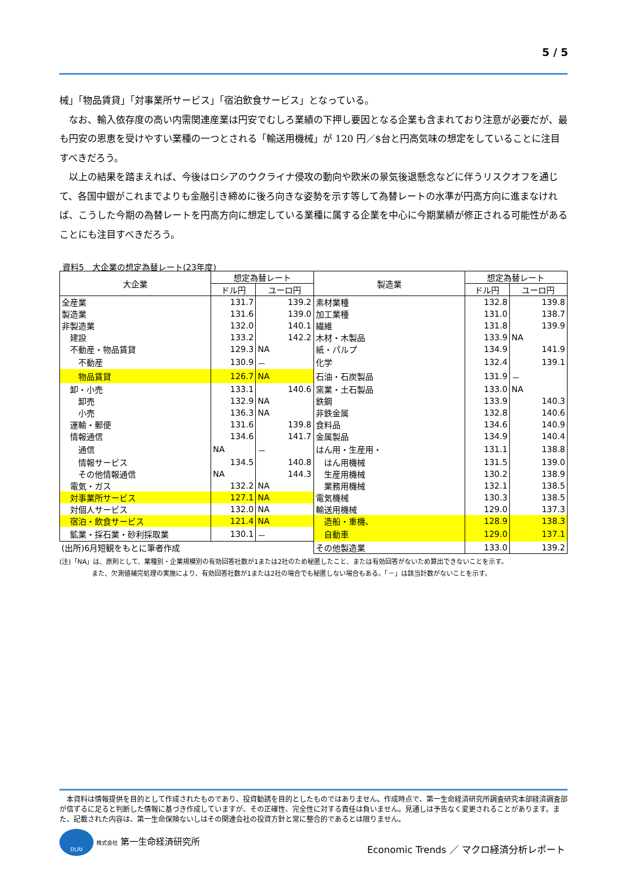5 / 5
械」「物品賃貸」「対事業所サービス」「宿泊飲食サービス」となっている。
　なお、輸入依存度の高い内需関連産業は円安でむしろ業績の下押し要因となる企業も含まれており注意が必要だが、最も円安の恩恵を受けやすい業種の一つとされる「輸送用機械」が 120 円／$台と円高気味の想定をしていることに注目すべきだろう。
　以上の結果を踏まえれば、今後はロシアのウクライナ侵攻の動向や欧米の景気後退懸念などに伴うリスクオフを通じて、各国中銀がこれまでよりも金融引き締めに後ろ向きな姿勢を示す等して為替レートの水準が円高方向に進まなければ、こうした今期の為替レートを円高方向に想定している業種に属する企業を中心に今期業績が修正される可能性があることにも注目すべきだろう。
資料5　大企業の想定為替レート(23年度)
| 大企業 | 想定為替レート | | 製造業 | 想定為替レート | |
| --- | --- | --- | --- | --- | --- |
| | ドル円 | ユーロ円 | | ドル円 | ユーロ円 |
| 全産業 | 131.7 | 139.2 | 素材業種 | 132.8 | 139.8 |
| 製造業 | 131.6 | 139.0 | 加工業種 | 131.0 | 138.7 |
| 非製造業 | 132.0 | 140.1 | 繊維 | 131.8 | 139.9 |
| 建設 | 133.2 | 142.2 | 木材・木製品 | 133.9 | NA |
| 不動産・物品賃貸 | 129.3 | NA | 紙・パルプ | 134.9 | 141.9 |
| 不動産 | 130.9 | － | 化学 | 132.4 | 139.1 |
| 物品賃貸 | 126.7 | NA | 石油・石炭製品 | 131.9 | － |
| 卸・小売 | 133.1 | 140.6 | 窯業・土石製品 | 133.0 | NA |
| 卸売 | 132.9 | NA | 鉄鋼 | 133.9 | 140.3 |
| 小売 | 136.3 | NA | 非鉄金属 | 132.8 | 140.6 |
| 運輸・郵便 | 131.6 | 139.8 | 食料品 | 134.6 | 140.9 |
| 情報通信 | 134.6 | 141.7 | 金属製品 | 134.9 | 140.4 |
| 通信 | NA | － | はん用・生産用・ | 131.1 | 138.8 |
| 情報サービス | 134.5 | 140.8 | はん用機械 | 131.5 | 139.0 |
| その他情報通信 | NA | 144.3 | 生産用機械 | 130.2 | 138.9 |
| 電気・ガス | 132.2 | NA | 業務用機械 | 132.1 | 138.5 |
| 対事業所サービス | 127.1 | NA | 電気機械 | 130.3 | 138.5 |
| 対個人サービス | 132.0 | NA | 輸送用機械 | 129.0 | 137.3 |
| 宿泊・飲食サービス | 121.4 | NA | 造船・重機、 | 128.9 | 138.3 |
| 鉱業・採石業・砂利採取業 | 130.1 | － | 自動車 | 129.0 | 137.1 |
| (出所)6月短観をもとに筆者作成 | | | その他製造業 | 133.0 | 139.2 |
(注)「NA」は、原則として、業種別・企業規模別の有効回答社数が1または2社のため秘匿したこと、または有効回答がないため算出できないことを示す。
　　　　　また、欠測値補完処理の実施により、有効回答社数が1または2社の場合でも秘匿しない場合もある。「－」は該当計数がないことを示す。
　本資料は情報提供を目的として作成されたものであり、投資勧誘を目的としたものではありません。作成時点で、第一生命経済研究所調査研究本部経済調査部が信ずるに足ると判断した情報に基づき作成していますが、その正確性、完全性に対する責任は負いません。見通しは予告なく変更されることがあります。また、記載された内容は、第一生命保険ないしはその関連会社の投資方針と常に整合的であるとは限りません。
DLRI 株式会社 第一生命経済研究所
Economic Trends ／ マクロ経済分析レポート